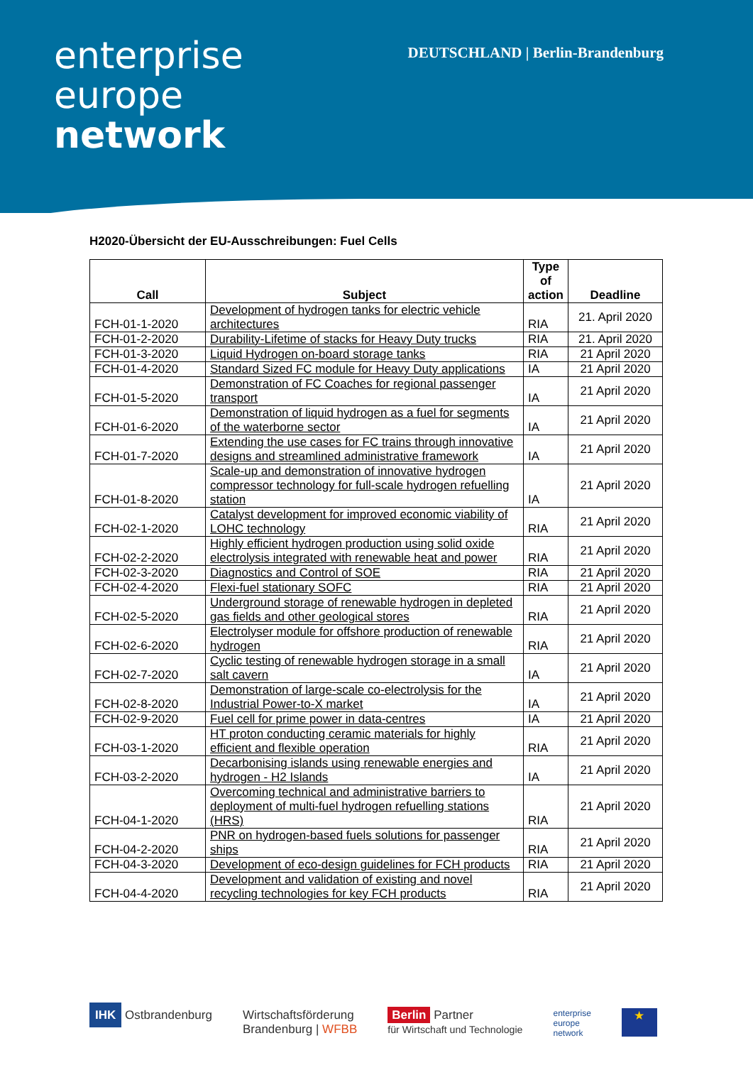enterprise
europe
network
DEUTSCHLAND | Berlin-Brandenburg
H2020-Übersicht der EU-Ausschreibungen: Fuel Cells
| Call | Subject | Type of action | Deadline |
| --- | --- | --- | --- |
| FCH-01-1-2020 | Development of hydrogen tanks for electric vehicle architectures | RIA | 21. April 2020 |
| FCH-01-2-2020 | Durability-Lifetime of stacks for Heavy Duty trucks | RIA | 21. April 2020 |
| FCH-01-3-2020 | Liquid Hydrogen on-board storage tanks | RIA | 21 April 2020 |
| FCH-01-4-2020 | Standard Sized FC module for Heavy Duty applications | IA | 21 April 2020 |
| FCH-01-5-2020 | Demonstration of FC Coaches for regional passenger transport | IA | 21 April 2020 |
| FCH-01-6-2020 | Demonstration of liquid hydrogen as a fuel for segments of the waterborne sector | IA | 21 April 2020 |
| FCH-01-7-2020 | Extending the use cases for FC trains through innovative designs and streamlined administrative framework | IA | 21 April 2020 |
| FCH-01-8-2020 | Scale-up and demonstration of innovative hydrogen compressor technology for full-scale hydrogen refuelling station | IA | 21 April 2020 |
| FCH-02-1-2020 | Catalyst development for improved economic viability of LOHC technology | RIA | 21 April 2020 |
| FCH-02-2-2020 | Highly efficient hydrogen production using solid oxide electrolysis integrated with renewable heat and power | RIA | 21 April 2020 |
| FCH-02-3-2020 | Diagnostics and Control of SOE | RIA | 21 April 2020 |
| FCH-02-4-2020 | Flexi-fuel stationary SOFC | RIA | 21 April 2020 |
| FCH-02-5-2020 | Underground storage of renewable hydrogen in depleted gas fields and other geological stores | RIA | 21 April 2020 |
| FCH-02-6-2020 | Electrolyser module for offshore production of renewable hydrogen | RIA | 21 April 2020 |
| FCH-02-7-2020 | Cyclic testing of renewable hydrogen storage in a small salt cavern | IA | 21 April 2020 |
| FCH-02-8-2020 | Demonstration of large-scale co-electrolysis for the Industrial Power-to-X market | IA | 21 April 2020 |
| FCH-02-9-2020 | Fuel cell for prime power in data-centres | IA | 21 April 2020 |
| FCH-03-1-2020 | HT proton conducting ceramic materials for highly efficient and flexible operation | RIA | 21 April 2020 |
| FCH-03-2-2020 | Decarbonising islands using renewable energies and hydrogen - H2 Islands | IA | 21 April 2020 |
| FCH-04-1-2020 | Overcoming technical and administrative barriers to deployment of multi-fuel hydrogen refuelling stations (HRS) | RIA | 21 April 2020 |
| FCH-04-2-2020 | PNR on hydrogen-based fuels solutions for passenger ships | RIA | 21 April 2020 |
| FCH-04-3-2020 | Development of eco-design guidelines for FCH products | RIA | 21 April 2020 |
| FCH-04-4-2020 | Development and validation of existing and novel recycling technologies for key FCH products | RIA | 21 April 2020 |
IHK Ostbrandenburg Wirtschaftsförderung
Brandenburg | WFBB
Berlin Partner
für Wirtschaft und Technologie
enterprise
europe
network
★